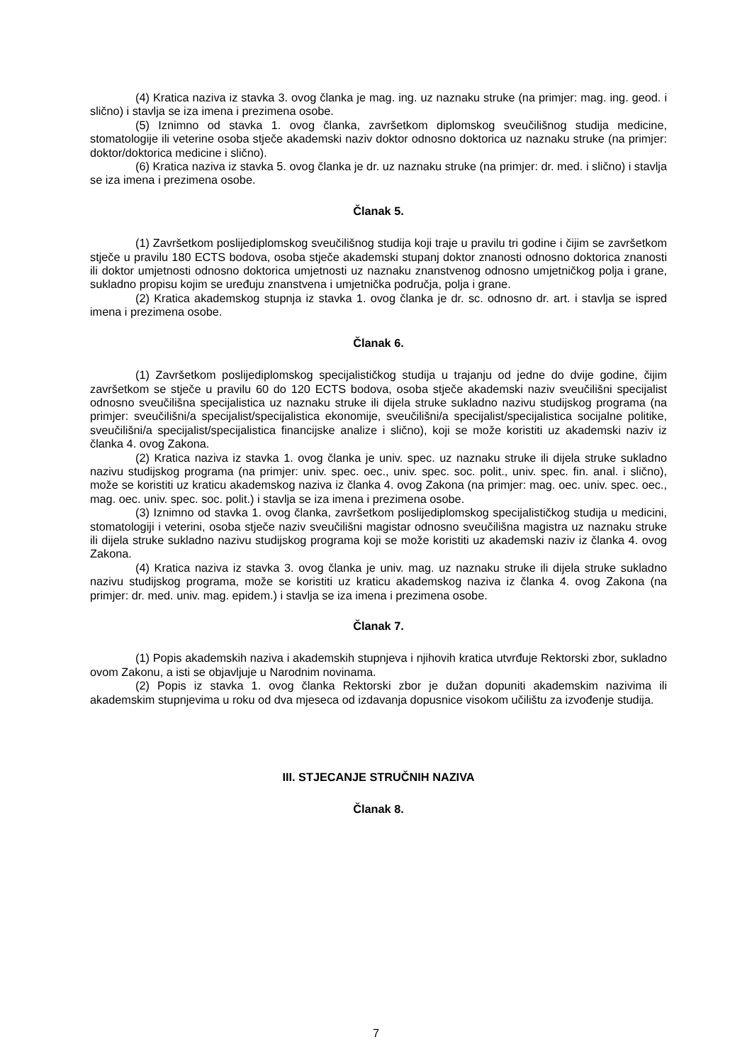(4) Kratica naziva iz stavka 3. ovog članka je mag. ing. uz naznaku struke (na primjer: mag. ing. geod. i slično) i stavlja se iza imena i prezimena osobe.
(5) Iznimno od stavka 1. ovog članka, završetkom diplomskog sveučilišnog studija medicine, stomatologije ili veterine osoba stječe akademski naziv doktor odnosno doktorica uz naznaku struke (na primjer: doktor/doktorica medicine i slično).
(6) Kratica naziva iz stavka 5. ovog članka je dr. uz naznaku struke (na primjer: dr. med. i slično) i stavlja se iza imena i prezimena osobe.
Članak 5.
(1) Završetkom poslijediplomskog sveučilišnog studija koji traje u pravilu tri godine i čijim se završetkom stječe u pravilu 180 ECTS bodova, osoba stječe akademski stupanj doktor znanosti odnosno doktorica znanosti ili doktor umjetnosti odnosno doktorica umjetnosti uz naznaku znanstvenog odnosno umjetničkog polja i grane, sukladno propisu kojim se uređuju znanstvena i umjetnička područja, polja i grane.
(2) Kratica akademskog stupnja iz stavka 1. ovog članka je dr. sc. odnosno dr. art. i stavlja se ispred imena i prezimena osobe.
Članak 6.
(1) Završetkom poslijediplomskog specijalističkog studija u trajanju od jedne do dvije godine, čijim završetkom se stječe u pravilu 60 do 120 ECTS bodova, osoba stječe akademski naziv sveučilišni specijalist odnosno sveučilišna specijalistica uz naznaku struke ili dijela struke sukladno nazivu studijskog programa (na primjer: sveučilišni/a specijalist/specijalistica ekonomije, sveučilišni/a specijalist/specijalistica socijalne politike, sveučilišni/a specijalist/specijalistica financijske analize i slično), koji se može koristiti uz akademski naziv iz članka 4. ovog Zakona.
(2) Kratica naziva iz stavka 1. ovog članka je univ. spec. uz naznaku struke ili dijela struke sukladno nazivu studijskog programa (na primjer: univ. spec. oec., univ. spec. soc. polit., univ. spec. fin. anal. i slično), može se koristiti uz kraticu akademskog naziva iz članka 4. ovog Zakona (na primjer: mag. oec. univ. spec. oec., mag. oec. univ. spec. soc. polit.) i stavlja se iza imena i prezimena osobe.
(3) Iznimno od stavka 1. ovog članka, završetkom poslijediplomskog specijalističkog studija u medicini, stomatologiji i veterini, osoba stječe naziv sveučilišni magistar odnosno sveučilišna magistra uz naznaku struke ili dijela struke sukladno nazivu studijskog programa koji se može koristiti uz akademski naziv iz članka 4. ovog Zakona.
(4) Kratica naziva iz stavka 3. ovog članka je univ. mag. uz naznaku struke ili dijela struke sukladno nazivu studijskog programa, može se koristiti uz kraticu akademskog naziva iz članka 4. ovog Zakona (na primjer: dr. med. univ. mag. epidem.) i stavlja se iza imena i prezimena osobe.
Članak 7.
(1) Popis akademskih naziva i akademskih stupnjeva i njihovih kratica utvrđuje Rektorski zbor, sukladno ovom Zakonu, a isti se objavljuje u Narodnim novinama.
(2) Popis iz stavka 1. ovog članka Rektorski zbor je dužan dopuniti akademskim nazivima ili akademskim stupnjevima u roku od dva mjeseca od izdavanja dopusnice visokom učilištu za izvođenje studija.
III. STJECANJE STRUČNIH NAZIVA
Članak 8.
7